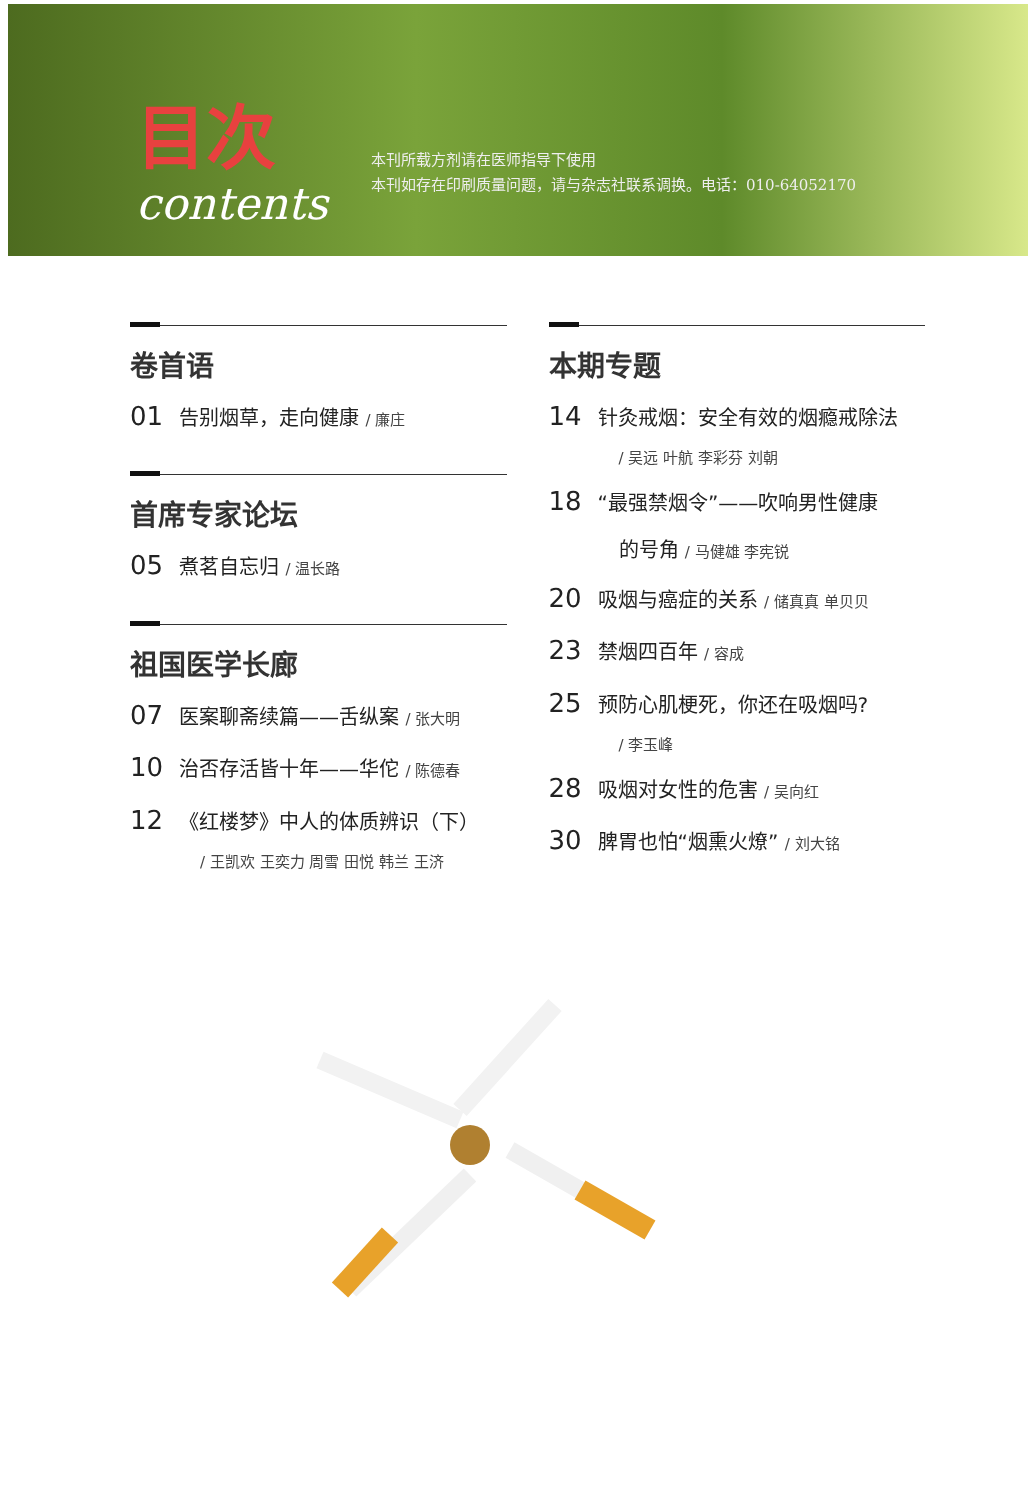目次
contents
本刊所载方剂请在医师指导下使用
本刊如存在印刷质量问题，请与杂志社联系调换。电话：010-64052170
卷首语
01 告别烟草，走向健康 / 廉庄
首席专家论坛
05 煮茗自忘归 / 温长路
祖国医学长廊
07 医案聊斋续篇——舌纵案 / 张大明
10 治否存活皆十年——华佗 / 陈德春
12 《红楼梦》中人的体质辨识（下）
/ 王凯欢 王奕力 周雪 田悦 韩兰 王济
本期专题
14 针灸戒烟：安全有效的烟瘾戒除法
/ 吴远 叶航 李彩芬 刘朝
18 “最强禁烟令”——吹响男性健康
的号角 / 马健雄 李宪锐
20 吸烟与癌症的关系 / 储真真 单贝贝
23 禁烟四百年 / 容成
25 预防心肌梗死，你还在吸烟吗?
/ 李玉峰
28 吸烟对女性的危害 / 吴向红
30 脾胃也怕“烟熏火燎” / 刘大铭